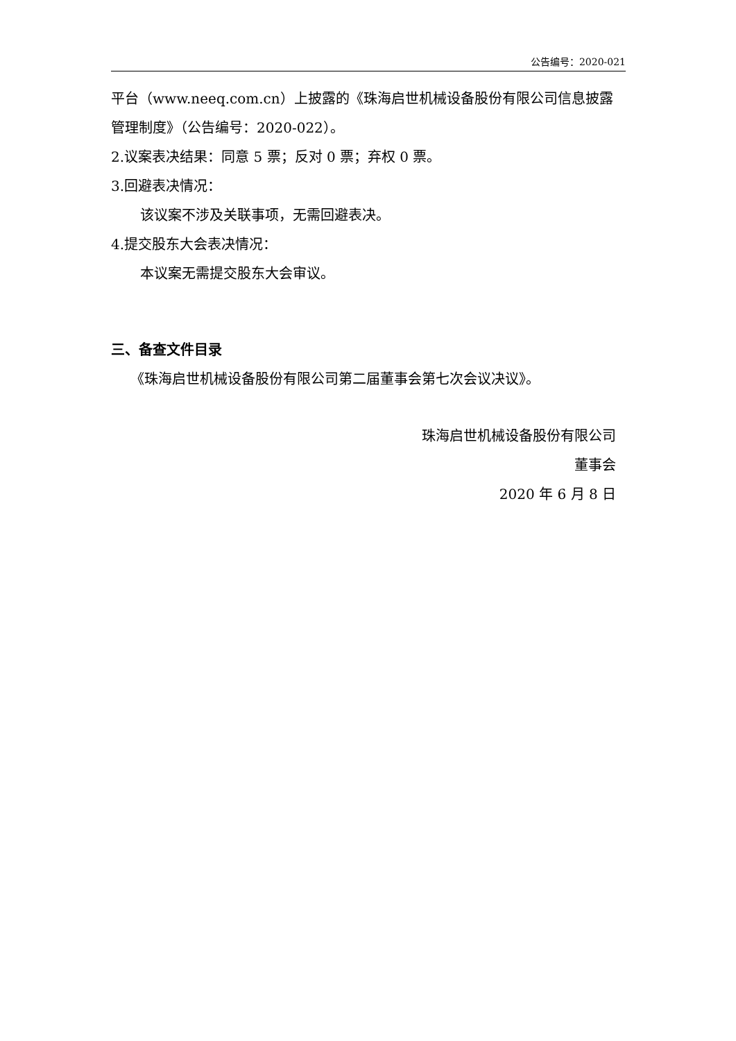公告编号：2020-021
平台（www.neeq.com.cn）上披露的《珠海启世机械设备股份有限公司信息披露管理制度》（公告编号：2020-022）。
2.议案表决结果：同意 5 票；反对 0 票；弃权 0 票。
3.回避表决情况：
该议案不涉及关联事项，无需回避表决。
4.提交股东大会表决情况：
本议案无需提交股东大会审议。
三、备查文件目录
《珠海启世机械设备股份有限公司第二届董事会第七次会议决议》。
珠海启世机械设备股份有限公司
董事会
2020 年 6 月 8 日